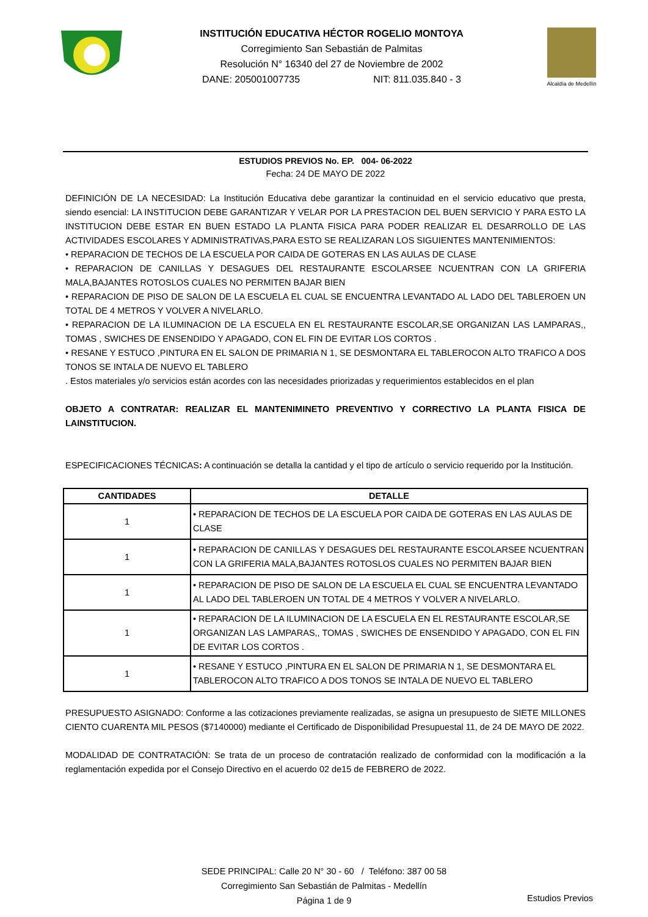INSTITUCIÓN EDUCATIVA HÉCTOR ROGELIO MONTOYA
Corregimiento San Sebastián de Palmitas
Resolución N° 16340 del 27 de Noviembre de 2002
DANE: 205001007735 NIT: 811.035.840 - 3
Alcaldía de Medellín
ESTUDIOS PREVIOS No. EP. 004- 06-2022
Fecha: 24 DE MAYO DE 2022
DEFINICIÓN DE LA NECESIDAD: La Institución Educativa debe garantizar la continuidad en el servicio educativo que presta, siendo esencial: LA INSTITUCION DEBE GARANTIZAR Y VELAR POR LA PRESTACION DEL BUEN SERVICIO Y PARA ESTO LA INSTITUCION DEBE ESTAR EN BUEN ESTADO LA PLANTA FISICA PARA PODER REALIZAR EL DESARROLLO DE LAS ACTIVIDADES ESCOLARES Y ADMINISTRATIVAS,PARA ESTO SE REALIZARAN LOS SIGUIENTES MANTENIMIENTOS:
• REPARACION DE TECHOS DE LA ESCUELA POR CAIDA DE GOTERAS EN LAS AULAS DE CLASE
• REPARACION DE CANILLAS Y DESAGUES DEL RESTAURANTE ESCOLARSEE NCUENTRAN CON LA GRIFERIA MALA,BAJANTES ROTOSLOS CUALES NO PERMITEN BAJAR BIEN
• REPARACION DE PISO DE SALON DE LA ESCUELA EL CUAL SE ENCUENTRA LEVANTADO AL LADO DEL TABLEROEN UN TOTAL DE 4 METROS Y VOLVER A NIVELARLO.
• REPARACION DE LA ILUMINACION DE LA ESCUELA EN EL RESTAURANTE ESCOLAR,SE ORGANIZAN LAS LAMPARAS,, TOMAS , SWICHES DE ENSENDIDO Y APAGADO, CON EL FIN DE EVITAR LOS CORTOS .
• RESANE Y ESTUCO ,PINTURA EN EL SALON DE PRIMARIA N 1, SE DESMONTARA EL TABLEROCON ALTO TRAFICO A DOS TONOS SE INTALA DE NUEVO EL TABLERO
. Estos materiales y/o servicios están acordes con las necesidades priorizadas y requerimientos establecidos en el plan
OBJETO A CONTRATAR: REALIZAR EL MANTENIMINETO PREVENTIVO Y CORRECTIVO LA PLANTA FISICA DE LAINSTITUCION.
ESPECIFICACIONES TÉCNICAS: A continuación se detalla la cantidad y el tipo de artículo o servicio requerido por la Institución.
| CANTIDADES | DETALLE |
| --- | --- |
| 1 | • REPARACION DE TECHOS DE LA ESCUELA POR CAIDA DE GOTERAS EN LAS AULAS DE CLASE |
| 1 | • REPARACION DE CANILLAS Y DESAGUES DEL RESTAURANTE ESCOLARSEE NCUENTRAN CON LA GRIFERIA MALA,BAJANTES ROTOSLOS CUALES NO PERMITEN BAJAR BIEN |
| 1 | • REPARACION DE PISO DE SALON DE LA ESCUELA EL CUAL SE ENCUENTRA LEVANTADO AL LADO DEL TABLEROEN UN TOTAL DE 4 METROS Y VOLVER A NIVELARLO. |
| 1 | • REPARACION DE LA ILUMINACION DE LA ESCUELA EN EL RESTAURANTE ESCOLAR,SE ORGANIZAN LAS LAMPARAS,, TOMAS , SWICHES DE ENSENDIDO Y APAGADO, CON EL FIN DE EVITAR LOS CORTOS . |
| 1 | • RESANE Y ESTUCO ,PINTURA EN EL SALON DE PRIMARIA N 1, SE DESMONTARA EL TABLEROCON ALTO TRAFICO A DOS TONOS SE INTALA DE NUEVO EL TABLERO |
PRESUPUESTO ASIGNADO: Conforme a las cotizaciones previamente realizadas, se asigna un presupuesto de SIETE MILLONES CIENTO CUARENTA MIL PESOS ($7140000) mediante el Certificado de Disponibilidad Presupuestal 11, de 24 DE MAYO DE 2022.
MODALIDAD DE CONTRATACIÓN: Se trata de un proceso de contratación realizado de conformidad con la modificación a la reglamentación expedida por el Consejo Directivo en el acuerdo 02 de15 de FEBRERO de 2022.
SEDE PRINCIPAL: Calle 20 N° 30 - 60 / Teléfono: 387 00 58
Corregimiento San Sebastián de Palmitas - Medellín
Página 1 de 9
Estudios Previos